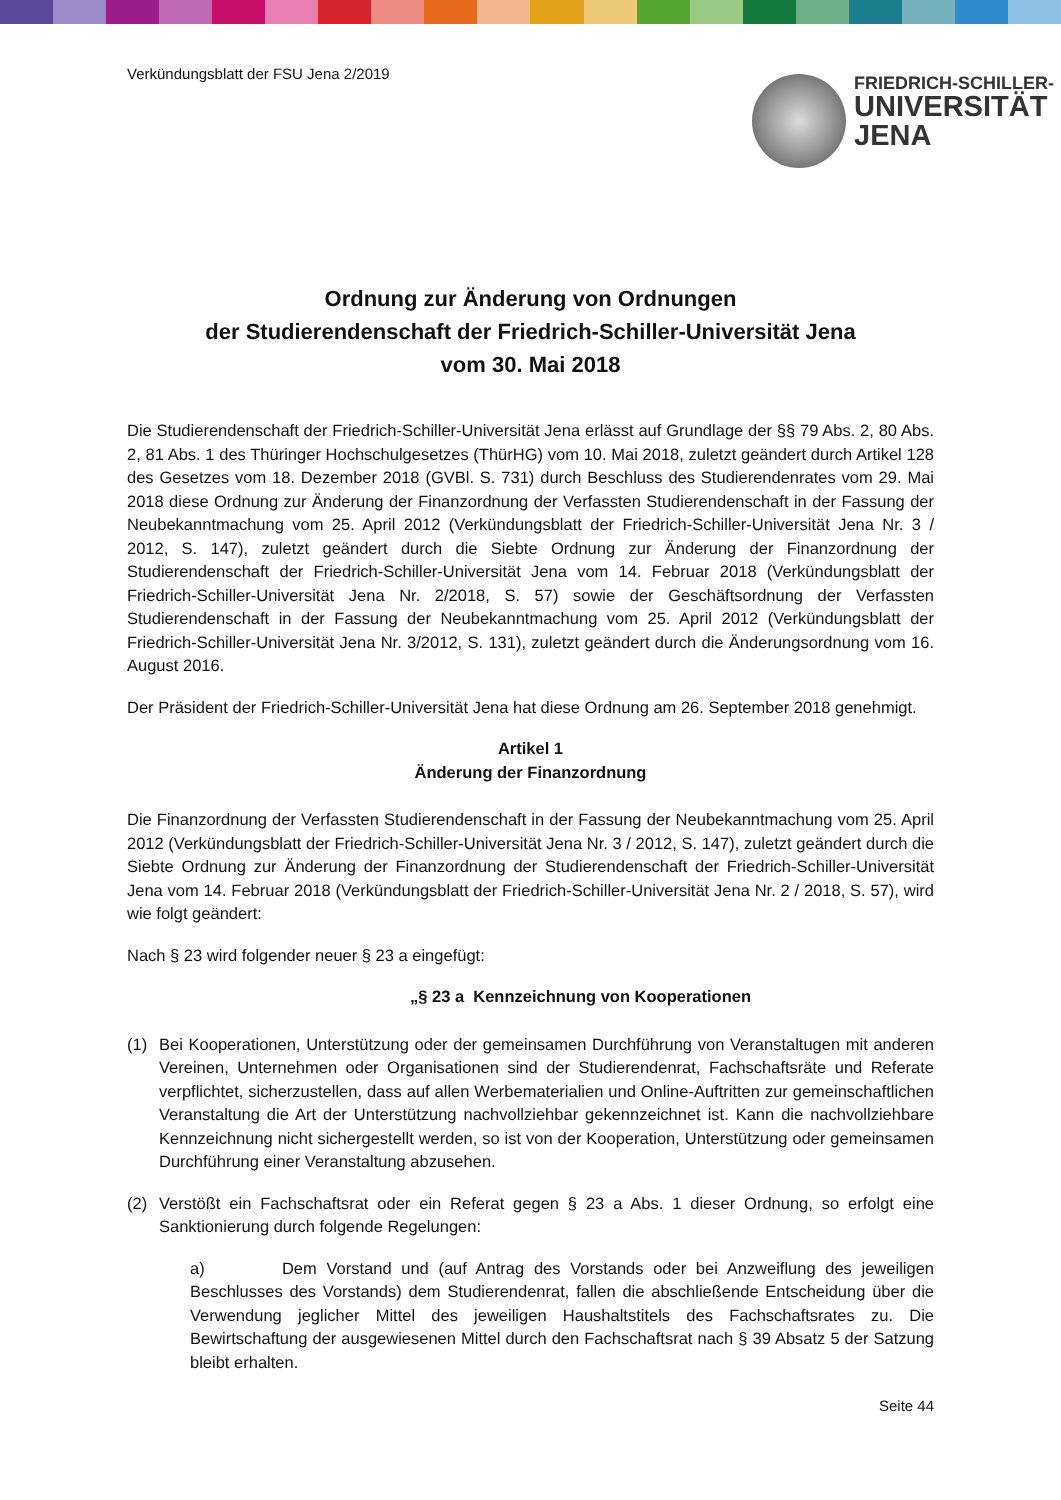Verkündungsblatt der FSU Jena 2/2019
FRIEDRICH-SCHILLER-
UNIVERSITÄT
JENA
Ordnung zur Änderung von Ordnungen
der Studierendenschaft der Friedrich-Schiller-Universität Jena
vom 30. Mai 2018
Die Studierendenschaft der Friedrich-Schiller-Universität Jena erlässt auf Grundlage der §§ 79 Abs. 2, 80 Abs. 2, 81 Abs. 1 des Thüringer Hochschulgesetzes (ThürHG) vom 10. Mai 2018, zuletzt geändert durch Artikel 128 des Gesetzes vom 18. Dezember 2018 (GVBl. S. 731) durch Beschluss des Studierendenrates vom 29. Mai 2018 diese Ordnung zur Änderung der Finanzordnung der Verfassten Studierendenschaft in der Fassung der Neubekanntmachung vom 25. April 2012 (Verkündungsblatt der Friedrich-Schiller-Universität Jena Nr. 3 / 2012, S. 147), zuletzt geändert durch die Siebte Ordnung zur Änderung der Finanzordnung der Studierendenschaft der Friedrich-Schiller-Universität Jena vom 14. Februar 2018 (Verkündungsblatt der Friedrich-Schiller-Universität Jena Nr. 2/2018, S. 57) sowie der Geschäftsordnung der Verfassten Studierendenschaft in der Fassung der Neubekanntmachung vom 25. April 2012 (Verkündungsblatt der Friedrich-Schiller-Universität Jena Nr. 3/2012, S. 131), zuletzt geändert durch die Änderungsordnung vom 16. August 2016.
Der Präsident der Friedrich-Schiller-Universität Jena hat diese Ordnung am 26. September 2018 genehmigt.
Artikel 1
Änderung der Finanzordnung
Die Finanzordnung der Verfassten Studierendenschaft in der Fassung der Neubekanntmachung vom 25. April 2012 (Verkündungsblatt der Friedrich-Schiller-Universität Jena Nr. 3 / 2012, S. 147), zuletzt geändert durch die Siebte Ordnung zur Änderung der Finanzordnung der Studierendenschaft der Friedrich-Schiller-Universität Jena vom 14. Februar 2018 (Verkündungsblatt der Friedrich-Schiller-Universität Jena Nr. 2 / 2018, S. 57), wird wie folgt geändert:
Nach § 23 wird folgender neuer § 23 a eingefügt:
„§ 23 a Kennzeichnung von Kooperationen
(1) Bei Kooperationen, Unterstützung oder der gemeinsamen Durchführung von Veranstaltugen mit anderen Vereinen, Unternehmen oder Organisationen sind der Studierendenrat, Fachschaftsräte und Referate verpflichtet, sicherzustellen, dass auf allen Werbematerialien und Online-Auftritten zur gemeinschaftlichen Veranstaltung die Art der Unterstützung nachvollziehbar gekennzeichnet ist. Kann die nachvollziehbare Kennzeichnung nicht sichergestellt werden, so ist von der Kooperation, Unterstützung oder gemeinsamen Durchführung einer Veranstaltung abzusehen.
(2) Verstößt ein Fachschaftsrat oder ein Referat gegen § 23 a Abs. 1 dieser Ordnung, so erfolgt eine Sanktionierung durch folgende Regelungen:
a) Dem Vorstand und (auf Antrag des Vorstands oder bei Anzweiflung des jeweiligen Beschlusses des Vorstands) dem Studierendenrat, fallen die abschließende Entscheidung über die Verwendung jeglicher Mittel des jeweiligen Haushaltstitels des Fachschaftsrates zu. Die Bewirtschaftung der ausgewiesenen Mittel durch den Fachschaftsrat nach § 39 Absatz 5 der Satzung bleibt erhalten.
Seite 44